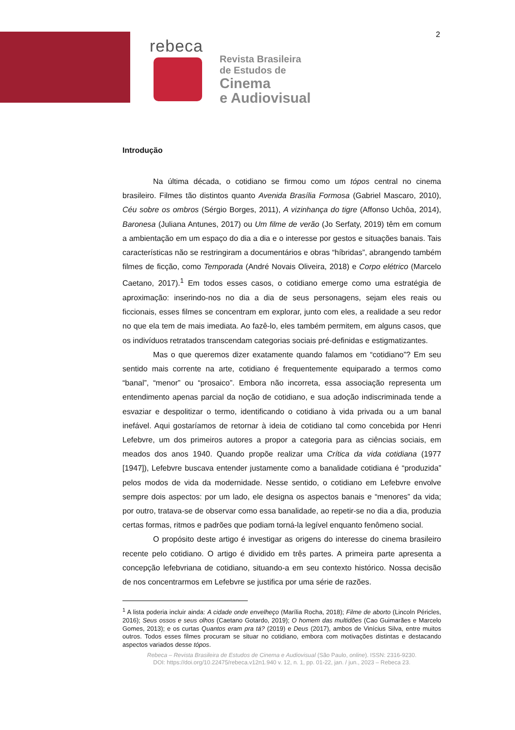2
rebeca
Revista Brasileira
de Estudos de
Cinema
e Audiovisual
Introdução
Na última década, o cotidiano se firmou como um tópos central no cinema brasileiro. Filmes tão distintos quanto Avenida Brasília Formosa (Gabriel Mascaro, 2010), Céu sobre os ombros (Sérgio Borges, 2011), A vizinhança do tigre (Affonso Uchôa, 2014), Baronesa (Juliana Antunes, 2017) ou Um filme de verão (Jo Serfaty, 2019) têm em comum a ambientação em um espaço do dia a dia e o interesse por gestos e situações banais. Tais características não se restringiram a documentários e obras “híbridas”, abrangendo também filmes de ficção, como Temporada (André Novais Oliveira, 2018) e Corpo elétrico (Marcelo Caetano, 2017).<sup>1</sup> Em todos esses casos, o cotidiano emerge como uma estratégia de aproximação: inserindo-nos no dia a dia de seus personagens, sejam eles reais ou ficcionais, esses filmes se concentram em explorar, junto com eles, a realidade a seu redor no que ela tem de mais imediata. Ao fazê-lo, eles também permitem, em alguns casos, que os indivíduos retratados transcendam categorias sociais pré-definidas e estigmatizantes.
Mas o que queremos dizer exatamente quando falamos em “cotidiano”? Em seu sentido mais corrente na arte, cotidiano é frequentemente equiparado a termos como “banal”, “menor” ou “prosaico”. Embora não incorreta, essa associação representa um entendimento apenas parcial da noção de cotidiano, e sua adoção indiscriminada tende a esvaziar e despolitizar o termo, identificando o cotidiano à vida privada ou a um banal inefável. Aqui gostaríamos de retornar à ideia de cotidiano tal como concebida por Henri Lefebvre, um dos primeiros autores a propor a categoria para as ciências sociais, em meados dos anos 1940. Quando propõe realizar uma Crítica da vida cotidiana (1977 [1947]), Lefebvre buscava entender justamente como a banalidade cotidiana é “produzida” pelos modos de vida da modernidade. Nesse sentido, o cotidiano em Lefebvre envolve sempre dois aspectos: por um lado, ele designa os aspectos banais e “menores” da vida; por outro, tratava-se de observar como essa banalidade, ao repetir-se no dia a dia, produzia certas formas, ritmos e padrões que podiam torná-la legível enquanto fenômeno social.
O propósito deste artigo é investigar as origens do interesse do cinema brasileiro recente pelo cotidiano. O artigo é dividido em três partes. A primeira parte apresenta a concepção lefebvriana de cotidiano, situando-a em seu contexto histórico. Nossa decisão de nos concentrarmos em Lefebvre se justifica por uma série de razões.
<sup>1</sup> A lista poderia incluir ainda: A cidade onde envelheço (Marília Rocha, 2018); Filme de aborto (Lincoln Péricles, 2016); Seus ossos e seus olhos (Caetano Gotardo, 2019); O homem das multidões (Cao Guimarães e Marcelo Gomes, 2013); e os curtas Quantos eram pra tá? (2019) e Deus (2017), ambos de Vinícius Silva, entre muitos outros. Todos esses filmes procuram se situar no cotidiano, embora com motivações distintas e destacando aspectos variados desse tópos.
Rebeca – Revista Brasileira de Estudos de Cinema e Audiovisual (São Paulo, online). ISSN: 2316-9230.
DOI: https://doi.org/10.22475/rebeca.v12n1.940 v. 12, n. 1, pp. 01-22, jan. / jun., 2023 – Rebeca 23.